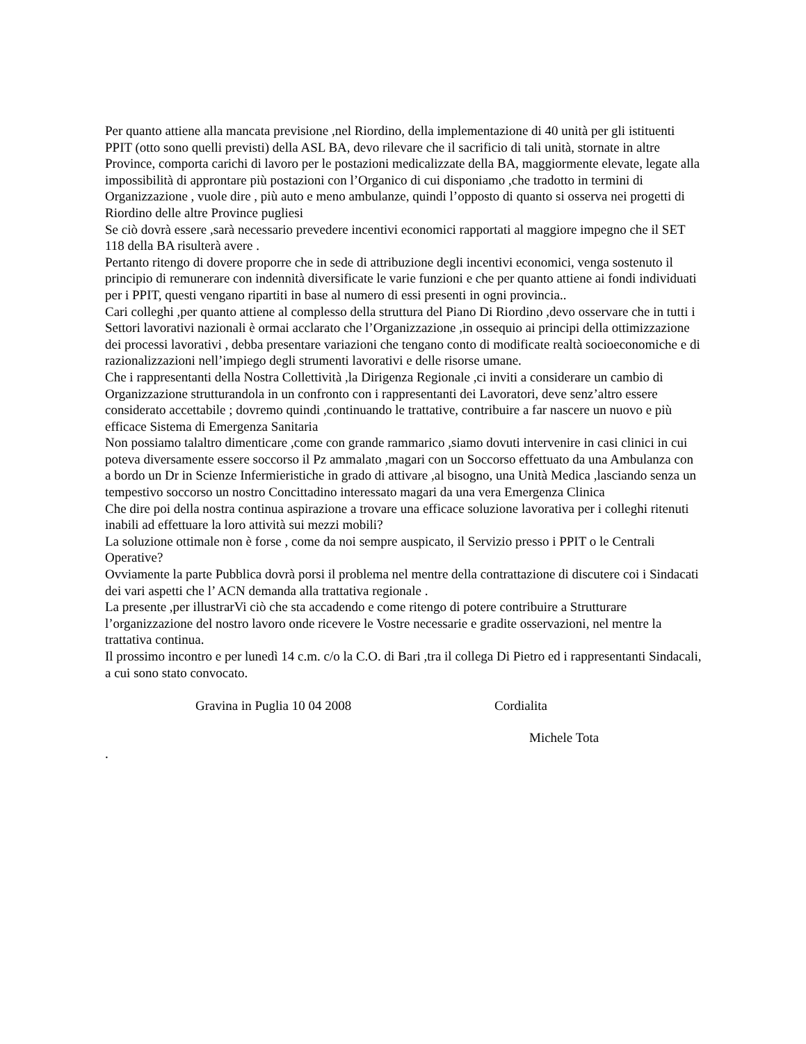Per quanto attiene alla mancata previsione ,nel Riordino, della implementazione di 40 unità per gli istituenti PPIT (otto sono quelli previsti) della ASL BA, devo rilevare che il sacrificio di tali unità, stornate in altre Province, comporta carichi di lavoro per le postazioni medicalizzate della BA, maggiormente elevate, legate alla impossibilità di approntare più postazioni con l’Organico di cui disponiamo ,che tradotto in termini di Organizzazione , vuole dire , più auto e meno ambulanze, quindi l’opposto di quanto si osserva nei progetti di Riordino delle altre Province pugliesi
Se ciò dovrà essere ,sarà necessario prevedere incentivi economici rapportati al maggiore impegno che il SET 118 della BA risulterà avere .
Pertanto ritengo di dovere proporre che in sede di attribuzione degli incentivi economici, venga sostenuto il principio di remunerare con indennità diversificate le varie funzioni e che per quanto attiene ai fondi individuati per i PPIT, questi vengano ripartiti in base al numero di essi presenti in ogni provincia..
Cari colleghi ,per quanto attiene al complesso della struttura del Piano Di Riordino ,devo osservare che in tutti i Settori lavorativi nazionali è ormai acclarato che l’Organizzazione ,in ossequio ai principi della ottimizzazione dei processi lavorativi , debba presentare variazioni che tengano conto di modificate realtà socioeconomiche e di razionalizzazioni nell’impiego degli strumenti lavorativi e delle risorse umane.
Che i rappresentanti della Nostra Collettività ,la Dirigenza Regionale ,ci inviti a considerare un cambio di Organizzazione strutturandola in un confronto con i rappresentanti dei Lavoratori, deve senz’altro essere considerato accettabile ; dovremo quindi ,continuando le trattative, contribuire a far nascere un nuovo e più efficace Sistema di Emergenza Sanitaria
Non possiamo talaltro dimenticare ,come con grande rammarico ,siamo dovuti intervenire in casi clinici in cui poteva diversamente essere soccorso il Pz ammalato ,magari con un Soccorso effettuato da una Ambulanza con a bordo un Dr in Scienze Infermieristiche in grado di attivare ,al bisogno, una Unità Medica ,lasciando senza un tempestivo soccorso un nostro Concittadino interessato magari da una vera Emergenza Clinica
Che dire poi della nostra continua aspirazione a trovare una efficace soluzione lavorativa per i colleghi ritenuti inabili ad effettuare la loro attività sui mezzi mobili?
La soluzione ottimale non è forse , come da noi sempre auspicato, il Servizio presso i PPIT o le Centrali Operative?
Ovviamente la parte Pubblica dovrà porsi il problema nel mentre della contrattazione di discutere coi i Sindacati dei vari aspetti che l’ ACN demanda alla trattativa regionale .
La presente ,per illustrarVi ciò che sta accadendo e come ritengo di potere contribuire a Strutturare l’organizzazione del nostro lavoro onde ricevere le Vostre necessarie e gradite osservazioni, nel mentre la trattativa continua.
Il prossimo incontro e per lunedì 14 c.m. c/o la C.O. di Bari ,tra il collega Di Pietro ed i rappresentanti Sindacali, a cui sono stato convocato.
Gravina in Puglia 10 04 2008 Cordialita
Michele Tota
.